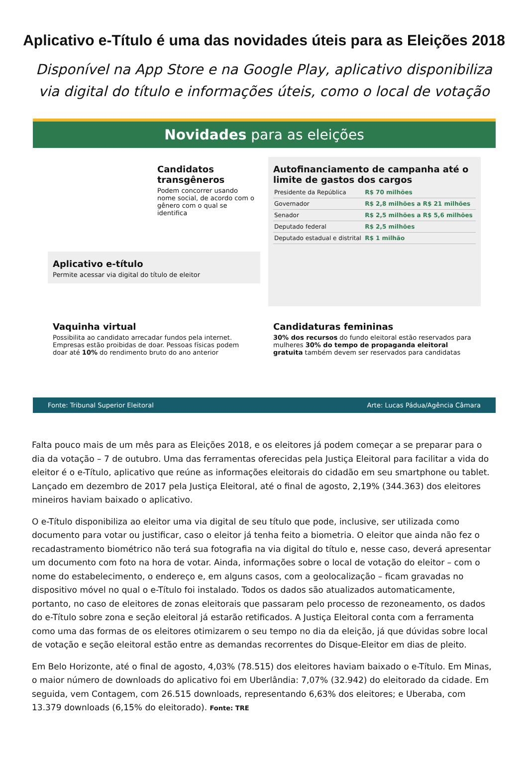Aplicativo e-Título é uma das novidades úteis para as Eleições 2018
Disponível na App Store e na Google Play, aplicativo disponibiliza via digital do título e informações úteis, como o local de votação
Novidades para as eleições
Candidatos transgêneros
Podem concorrer usando nome social, de acordo com o gênero com o qual se identifica
Aplicativo e-título
Permite acessar via digital do título de eleitor
Autofinanciamento de campanha até o limite de gastos dos cargos
| Presidente da República | R$ 70 milhões |
| Governador | R$ 2,8 milhões a R$ 21 milhões |
| Senador | R$ 2,5 milhões a R$ 5,6 milhões |
| Deputado federal | R$ 2,5 milhões |
| Deputado estadual e distrital | R$ 1 milhão |
Vaquinha virtual
Possibilita ao candidato arrecadar fundos pela internet. Empresas estão proibidas de doar. Pessoas físicas podem doar até 10% do rendimento bruto do ano anterior
Candidaturas femininas
30% dos recursos do fundo eleitoral estão reservados para mulheres 30% do tempo de propaganda eleitoral gratuita também devem ser reservados para candidatas
Fonte: Tribunal Superior Eleitoral Arte: Lucas Pádua/Agência Câmara
Falta pouco mais de um mês para as Eleições 2018, e os eleitores já podem começar a se preparar para o dia da votação – 7 de outubro. Uma das ferramentas oferecidas pela Justiça Eleitoral para facilitar a vida do eleitor é o e-Título, aplicativo que reúne as informações eleitorais do cidadão em seu smartphone ou tablet. Lançado em dezembro de 2017 pela Justiça Eleitoral, até o final de agosto, 2,19% (344.363) dos eleitores mineiros haviam baixado o aplicativo.
O e-Título disponibiliza ao eleitor uma via digital de seu título que pode, inclusive, ser utilizada como documento para votar ou justificar, caso o eleitor já tenha feito a biometria. O eleitor que ainda não fez o recadastramento biométrico não terá sua fotografia na via digital do título e, nesse caso, deverá apresentar um documento com foto na hora de votar. Ainda, informações sobre o local de votação do eleitor – com o nome do estabelecimento, o endereço e, em alguns casos, com a geolocalização – ficam gravadas no dispositivo móvel no qual o e-Título foi instalado. Todos os dados são atualizados automaticamente, portanto, no caso de eleitores de zonas eleitorais que passaram pelo processo de rezoneamento, os dados do e-Título sobre zona e seção eleitoral já estarão retificados. A Justiça Eleitoral conta com a ferramenta como uma das formas de os eleitores otimizarem o seu tempo no dia da eleição, já que dúvidas sobre local de votação e seção eleitoral estão entre as demandas recorrentes do Disque-Eleitor em dias de pleito.
Em Belo Horizonte, até o final de agosto, 4,03% (78.515) dos eleitores haviam baixado o e-Título. Em Minas, o maior número de downloads do aplicativo foi em Uberlândia: 7,07% (32.942) do eleitorado da cidade. Em seguida, vem Contagem, com 26.515 downloads, representando 6,63% dos eleitores; e Uberaba, com 13.379 downloads (6,15% do eleitorado). Fonte: TRE